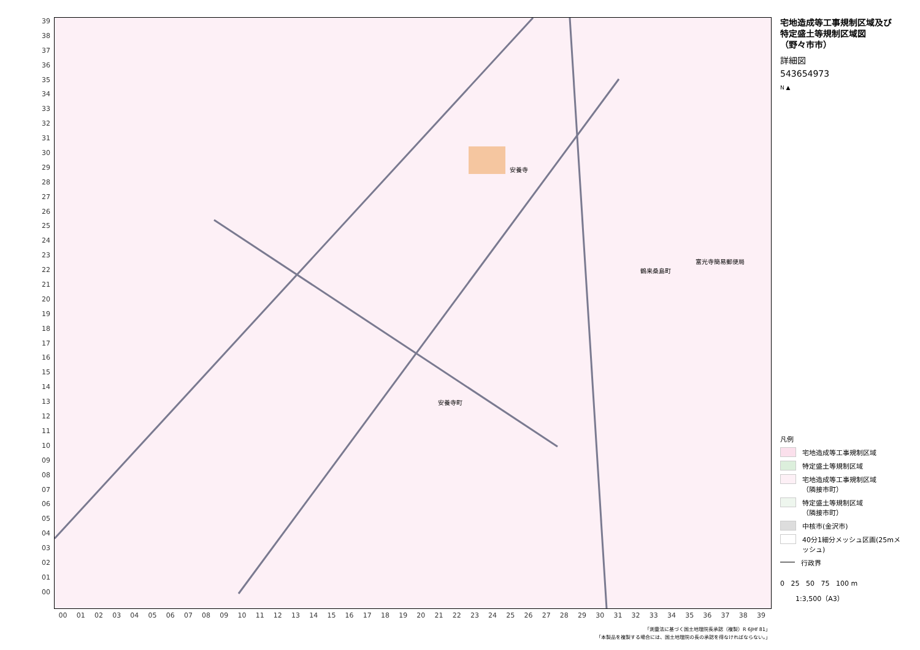39
38
37
36
35
34
33
32
31
30
29
28
27
26
25
24
23
22
21
20
19
18
17
16
15
14
13
12
11
10
09
08
07
06
05
04
03
02
01
00
安養寺
安養寺町
鶴来桑島町
富光寺簡易郵便局
宅地造成等工事規制区域及び
特定盛土等規制区域図
（野々市市）
詳細図
543654973
N ▲
凡例
宅地造成等工事規制区域
特定盛土等規制区域
宅地造成等工事規制区域
（隣接市町）
特定盛土等規制区域
（隣接市町）
中核市(金沢市)
40分1細分メッシュ区画(25mメッシュ)
行政界
0 25 50 75 100 m
1:3,500（A3）
00 01 02 03 04 05 06 07 08 09 10 11 12 13 14 15 16 17 18 19 20 21 22 23 24 25 26 27 28 29 30 31 32 33 34 35 36 37 38 39
「測量法に基づく国土地理院長承認（複製）R 6JHf 81」
「本製品を複製する場合には、国土地理院の長の承認を得なければならない。」